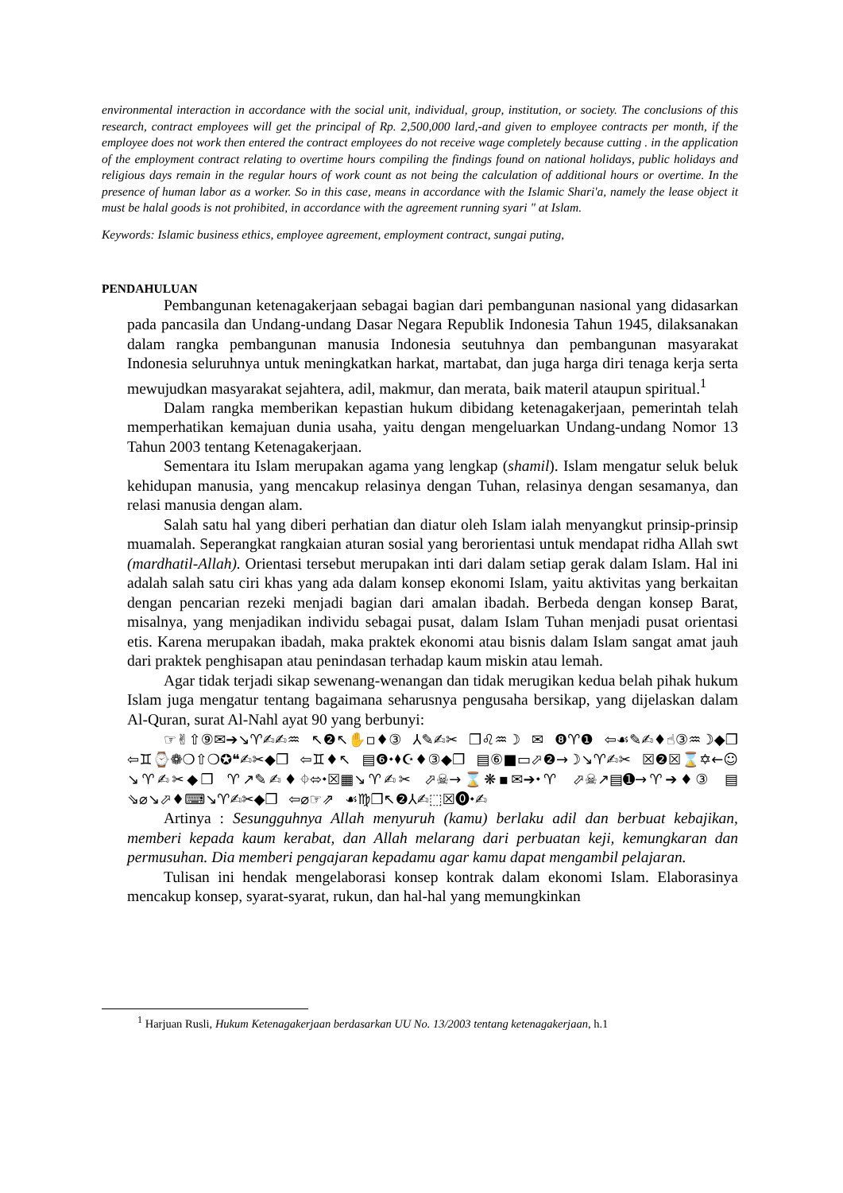environmental interaction in accordance with the social unit, individual, group, institution, or society. The conclusions of this research, contract employees will get the principal of Rp. 2,500,000 lard,-and given to employee contracts per month, if the employee does not work then entered the contract employees do not receive wage completely because cutting . in the application of the employment contract relating to overtime hours compiling the findings found on national holidays, public holidays and religious days remain in the regular hours of work count as not being the calculation of additional hours or overtime. In the presence of human labor as a worker. So in this case, means in accordance with the Islamic Shari'a, namely the lease object it must be halal goods is not prohibited, in accordance with the agreement running syari " at Islam.
Keywords: Islamic business ethics, employee agreement, employment contract, sungai puting,
PENDAHULUAN
Pembangunan ketenagakerjaan sebagai bagian dari pembangunan nasional yang didasarkan pada pancasila dan Undang-undang Dasar Negara Republik Indonesia Tahun 1945, dilaksanakan dalam rangka pembangunan manusia Indonesia seutuhnya dan pembangunan masyarakat Indonesia seluruhnya untuk meningkatkan harkat, martabat, dan juga harga diri tenaga kerja serta mewujudkan masyarakat sejahtera, adil, makmur, dan merata, baik materil ataupun spiritual.<sup>1</sup>
Dalam rangka memberikan kepastian hukum dibidang ketenagakerjaan, pemerintah telah memperhatikan kemajuan dunia usaha, yaitu dengan mengeluarkan Undang-undang Nomor 13 Tahun 2003 tentang Ketenagakerjaan.
Sementara itu Islam merupakan agama yang lengkap (shamil). Islam mengatur seluk beluk kehidupan manusia, yang mencakup relasinya dengan Tuhan, relasinya dengan sesamanya, dan relasi manusia dengan alam.
Salah satu hal yang diberi perhatian dan diatur oleh Islam ialah menyangkut prinsip-prinsip muamalah. Seperangkat rangkaian aturan sosial yang berorientasi untuk mendapat ridha Allah swt (mardhatil-Allah). Orientasi tersebut merupakan inti dari dalam setiap gerak dalam Islam. Hal ini adalah salah satu ciri khas yang ada dalam konsep ekonomi Islam, yaitu aktivitas yang berkaitan dengan pencarian rezeki menjadi bagian dari amalan ibadah. Berbeda dengan konsep Barat, misalnya, yang menjadikan individu sebagai pusat, dalam Islam Tuhan menjadi pusat orientasi etis. Karena merupakan ibadah, maka praktek ekonomi atau bisnis dalam Islam sangat amat jauh dari praktek penghisapan atau penindasan terhadap kaum miskin atau lemah.
Agar tidak terjadi sikap sewenang-wenangan dan tidak merugikan kedua belah pihak hukum Islam juga mengatur tentang bagaimana seharusnya pengusaha bersikap, yang dijelaskan dalam Al-Quran, surat Al-Nahl ayat 90 yang berbunyi:
☞✌⇧⑨✉➔↘♈✍✍♒ ↖❷↖✋▫♦③ ⅄✎✍✂ ❒♌♒☽ ✉ ❽♈❶ ⇦☙✎✍♦☝③♒☽◆❒ ⇦♊⌚❁❍⇧❍✪❝✍✂◆❒ ⇦♊♦↖ ▤❻⬩⬧☪♦③◆❒ ▤⑥■▭⬀❷→☽↘♈✍✂ ☒❷☒⌛✡←☺↘♈✍✂◆❒ ♈↗✎✍♦⌖⬄⬩☒▦↘♈✍✂ ⬀☠→⌛❋▪✉➔⬩♈ ⬀☠↗▤➊→♈➔♦③ ▤ ⇘⌀↘⬀♦⌨↘♈✍✂◆❒ ⇦⌀☞⇗ ☙♍❒↖❷⅄✍⬚☒⓿⬩✍
Artinya : Sesungguhnya Allah menyuruh (kamu) berlaku adil dan berbuat kebajikan, memberi kepada kaum kerabat, dan Allah melarang dari perbuatan keji, kemungkaran dan permusuhan. Dia memberi pengajaran kepadamu agar kamu dapat mengambil pelajaran.
Tulisan ini hendak mengelaborasi konsep kontrak dalam ekonomi Islam. Elaborasinya mencakup konsep, syarat-syarat, rukun, dan hal-hal yang memungkinkan
<sup>1</sup> Harjuan Rusli, Hukum Ketenagakerjaan berdasarkan UU No. 13/2003 tentang ketenagakerjaan, h.1